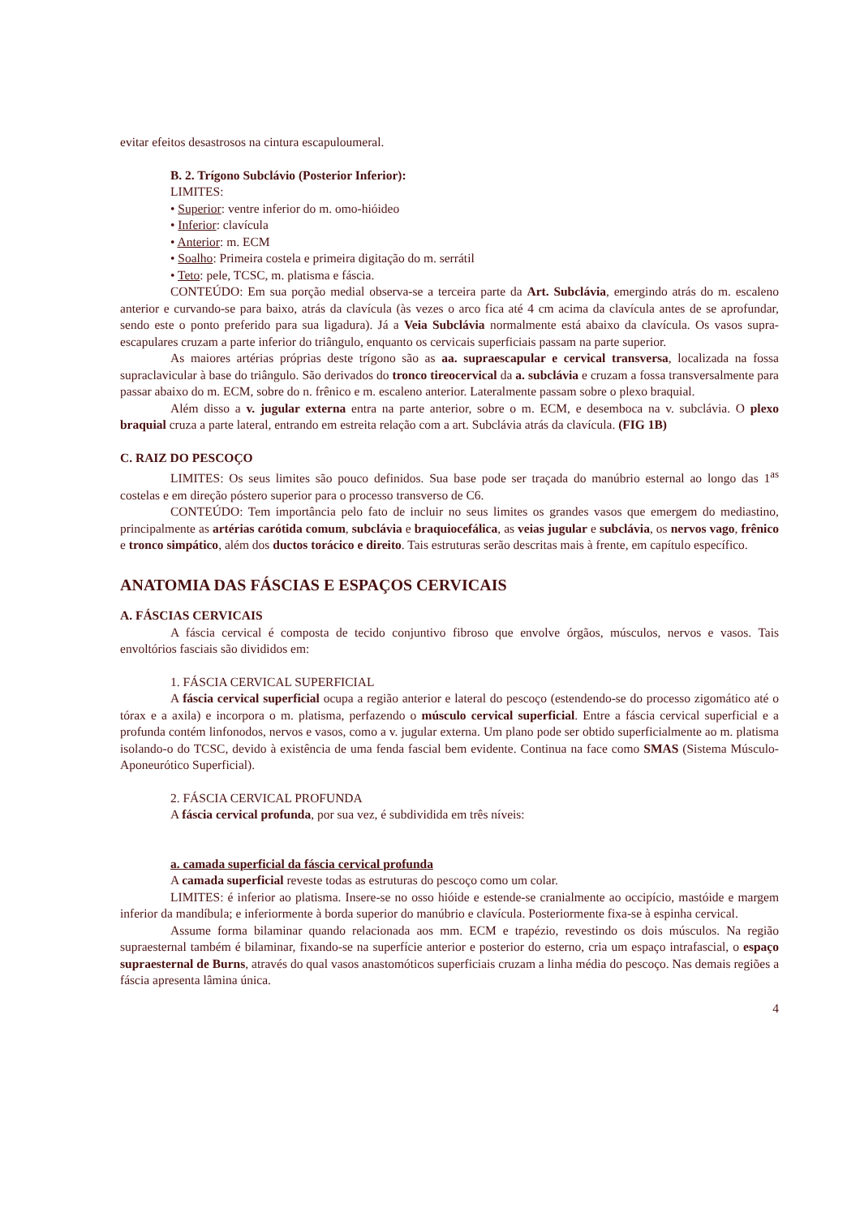evitar efeitos desastrosos na cintura escapuloumeral.
B. 2. Trígono Subclávio (Posterior Inferior):
LIMITES:
• Superior: ventre inferior do m. omo-hióideo
• Inferior: clavícula
• Anterior: m. ECM
• Soalho: Primeira costela e primeira digitação do m. serrátil
• Teto: pele, TCSC, m. platisma e fáscia.
CONTEÚDO: Em sua porção medial observa-se a terceira parte da Art. Subclávia, emergindo atrás do m. escaleno anterior e curvando-se para baixo, atrás da clavícula (às vezes o arco fica até 4 cm acima da clavícula antes de se aprofundar, sendo este o ponto preferido para sua ligadura). Já a Veia Subclávia normalmente está abaixo da clavícula. Os vasos supra-escapulares cruzam a parte inferior do triângulo, enquanto os cervicais superficiais passam na parte superior.
As maiores artérias próprias deste trígono são as aa. supraescapular e cervical transversa, localizada na fossa supraclavicular à base do triângulo. São derivados do tronco tireocervical da a. subclávia e cruzam a fossa transversalmente para passar abaixo do m. ECM, sobre do n. frênico e m. escaleno anterior. Lateralmente passam sobre o plexo braquial.
Além disso a v. jugular externa entra na parte anterior, sobre o m. ECM, e desemboca na v. subclávia. O plexo braquial cruza a parte lateral, entrando em estreita relação com a art. Subclávia atrás da clavícula. (FIG 1B)
C. RAIZ DO PESCOÇO
LIMITES: Os seus limites são pouco definidos. Sua base pode ser traçada do manúbrio esternal ao longo das 1<sup>as</sup> costelas e em direção póstero superior para o processo transverso de C6.
CONTEÚDO: Tem importância pelo fato de incluir no seus limites os grandes vasos que emergem do mediastino, principalmente as artérias carótida comum, subclávia e braquiocefálica, as veias jugular e subclávia, os nervos vago, frênico e tronco simpático, além dos ductos torácico e direito. Tais estruturas serão descritas mais à frente, em capítulo específico.
ANATOMIA DAS FÁSCIAS E ESPAÇOS CERVICAIS
A. FÁSCIAS CERVICAIS
A fáscia cervical é composta de tecido conjuntivo fibroso que envolve órgãos, músculos, nervos e vasos. Tais envoltórios fasciais são divididos em:
1. FÁSCIA CERVICAL SUPERFICIAL
A fáscia cervical superficial ocupa a região anterior e lateral do pescoço (estendendo-se do processo zigomático até o tórax e a axila) e incorpora o m. platisma, perfazendo o músculo cervical superficial. Entre a fáscia cervical superficial e a profunda contém linfonodos, nervos e vasos, como a v. jugular externa. Um plano pode ser obtido superficialmente ao m. platisma isolando-o do TCSC, devido à existência de uma fenda fascial bem evidente. Continua na face como SMAS (Sistema Músculo-Aponeurótico Superficial).
2. FÁSCIA CERVICAL PROFUNDA
A fáscia cervical profunda, por sua vez, é subdividida em três níveis:
a. camada superficial da fáscia cervical profunda
A camada superficial reveste todas as estruturas do pescoço como um colar.
LIMITES: é inferior ao platisma. Insere-se no osso hióide e estende-se cranialmente ao occipício, mastóide e margem inferior da mandíbula; e inferiormente à borda superior do manúbrio e clavícula. Posteriormente fixa-se à espinha cervical.
Assume forma bilaminar quando relacionada aos mm. ECM e trapézio, revestindo os dois músculos. Na região supraesternal também é bilaminar, fixando-se na superfície anterior e posterior do esterno, cria um espaço intrafascial, o espaço supraesternal de Burns, através do qual vasos anastomóticos superficiais cruzam a linha média do pescoço. Nas demais regiões a fáscia apresenta lâmina única.
4